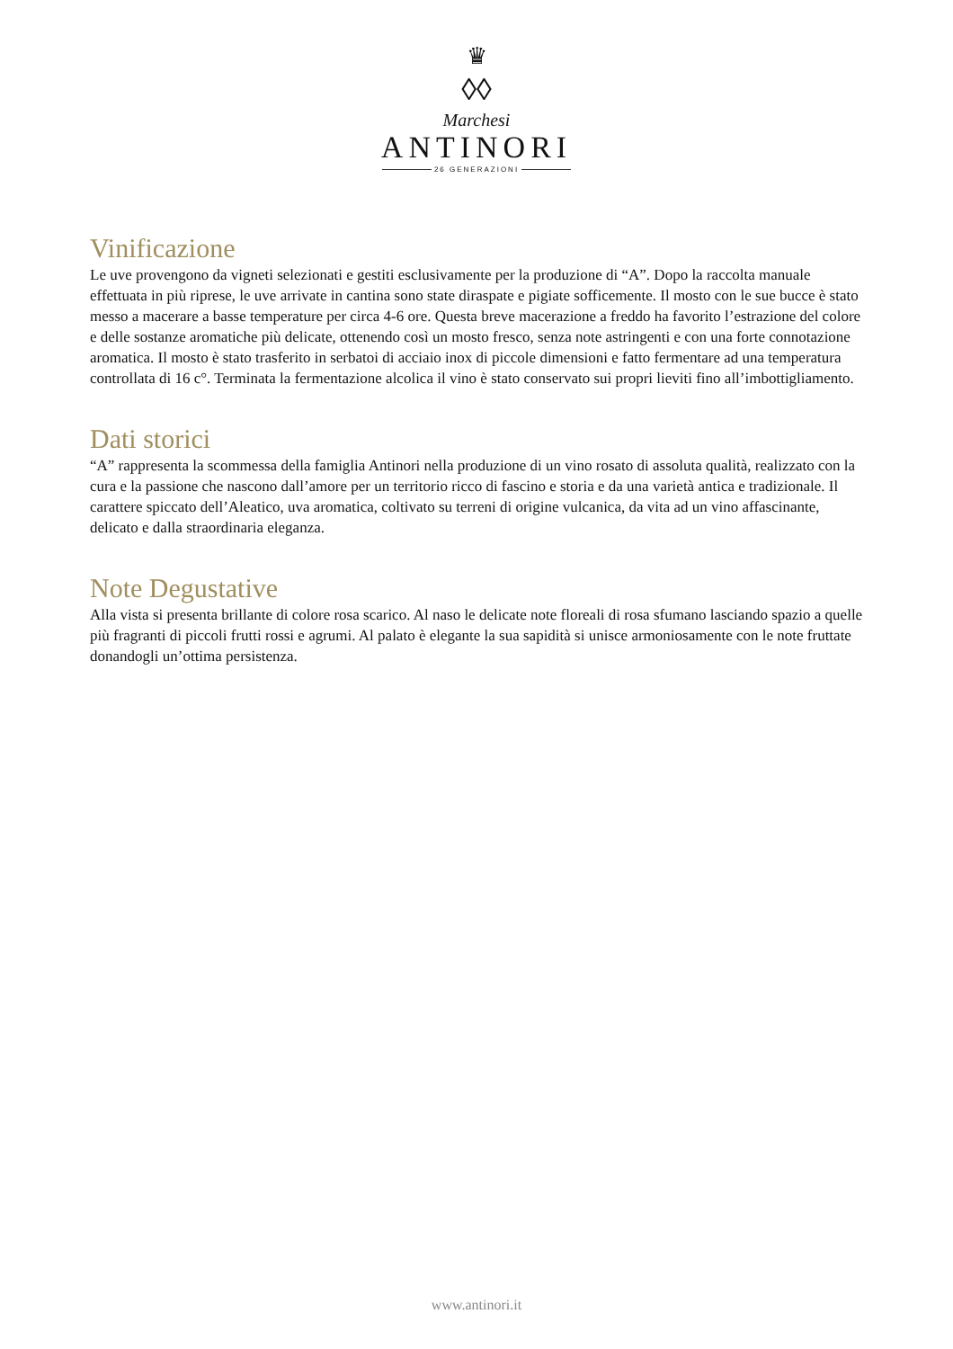♛
◊◊
Marchesi
ANTINORI
26 GENERAZIONI
Vinificazione
Le uve provengono da vigneti selezionati e gestiti esclusivamente per la produzione di “A”. Dopo la raccolta manuale effettuata in più riprese, le uve arrivate in cantina sono state diraspate e pigiate sofficemente. Il mosto con le sue bucce è stato messo a macerare a basse temperature per circa 4-6 ore. Questa breve macerazione a freddo ha favorito l’estrazione del colore e delle sostanze aromatiche più delicate, ottenendo così un mosto fresco, senza note astringenti e con una forte connotazione aromatica. Il mosto è stato trasferito in serbatoi di acciaio inox di piccole dimensioni e fatto fermentare ad una temperatura controllata di 16 c°. Terminata la fermentazione alcolica il vino è stato conservato sui propri lieviti fino all’imbottigliamento.
Dati storici
“A” rappresenta la scommessa della famiglia Antinori nella produzione di un vino rosato di assoluta qualità, realizzato con la cura e la passione che nascono dall’amore per un territorio ricco di fascino e storia e da una varietà antica e tradizionale. Il carattere spiccato dell’Aleatico, uva aromatica, coltivato su terreni di origine vulcanica, da vita ad un vino affascinante, delicato e dalla straordinaria eleganza.
Note Degustative
Alla vista si presenta brillante di colore rosa scarico. Al naso le delicate note floreali di rosa sfumano lasciando spazio a quelle più fragranti di piccoli frutti rossi e agrumi. Al palato è elegante la sua sapidità si unisce armoniosamente con le note fruttate donandogli un’ottima persistenza.
www.antinori.it